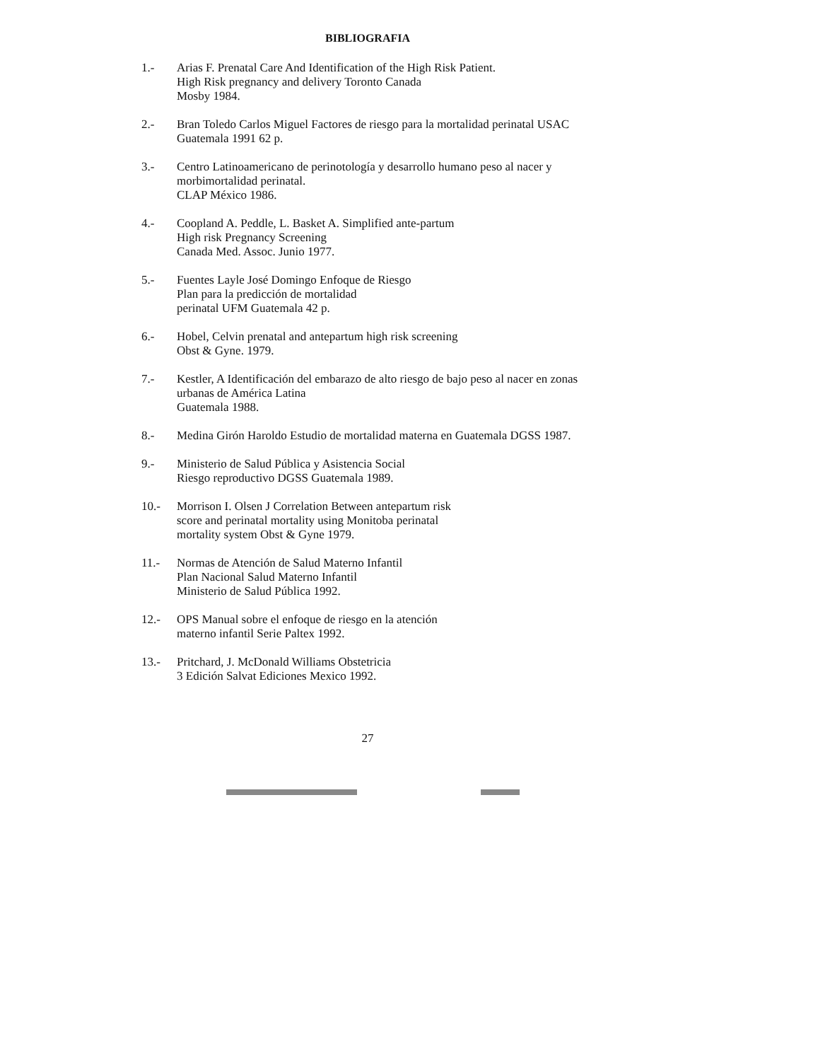BIBLIOGRAFIA
1.- Arias F. Prenatal Care And Identification of the High Risk Patient.
High Risk pregnancy and delivery Toronto Canada
Mosby 1984.
2.- Bran Toledo Carlos Miguel Factores de riesgo para la mortalidad perinatal USAC Guatemala 1991 62 p.
3.- Centro Latinoamericano de perinotología y desarrollo humano peso al nacer y morbimortalidad perinatal.
CLAP México 1986.
4.- Coopland A. Peddle, L. Basket A. Simplified ante-partum
High risk Pregnancy Screening
Canada Med. Assoc. Junio 1977.
5.- Fuentes Layle José Domingo Enfoque de Riesgo
Plan para la predicción de mortalidad
perinatal UFM Guatemala 42 p.
6.- Hobel, Celvin prenatal and antepartum high risk screening
Obst & Gyne. 1979.
7.- Kestler, A Identificación del embarazo de alto riesgo de bajo peso al nacer en zonas urbanas de América Latina
Guatemala 1988.
8.- Medina Girón Haroldo Estudio de mortalidad materna en Guatemala DGSS 1987.
9.- Ministerio de Salud Pública y Asistencia Social
Riesgo reproductivo DGSS Guatemala 1989.
10.- Morrison I. Olsen J Correlation Between antepartum risk
score and perinatal mortality using Monitoba perinatal
mortality system Obst & Gyne 1979.
11.- Normas de Atención de Salud Materno Infantil
Plan Nacional Salud Materno Infantil
Ministerio de Salud Pública 1992.
12.- OPS Manual sobre el enfoque de riesgo en la atención
materno infantil Serie Paltex 1992.
13.- Pritchard, J. McDonald Williams Obstetricia
3 Edición Salvat Ediciones Mexico 1992.
27